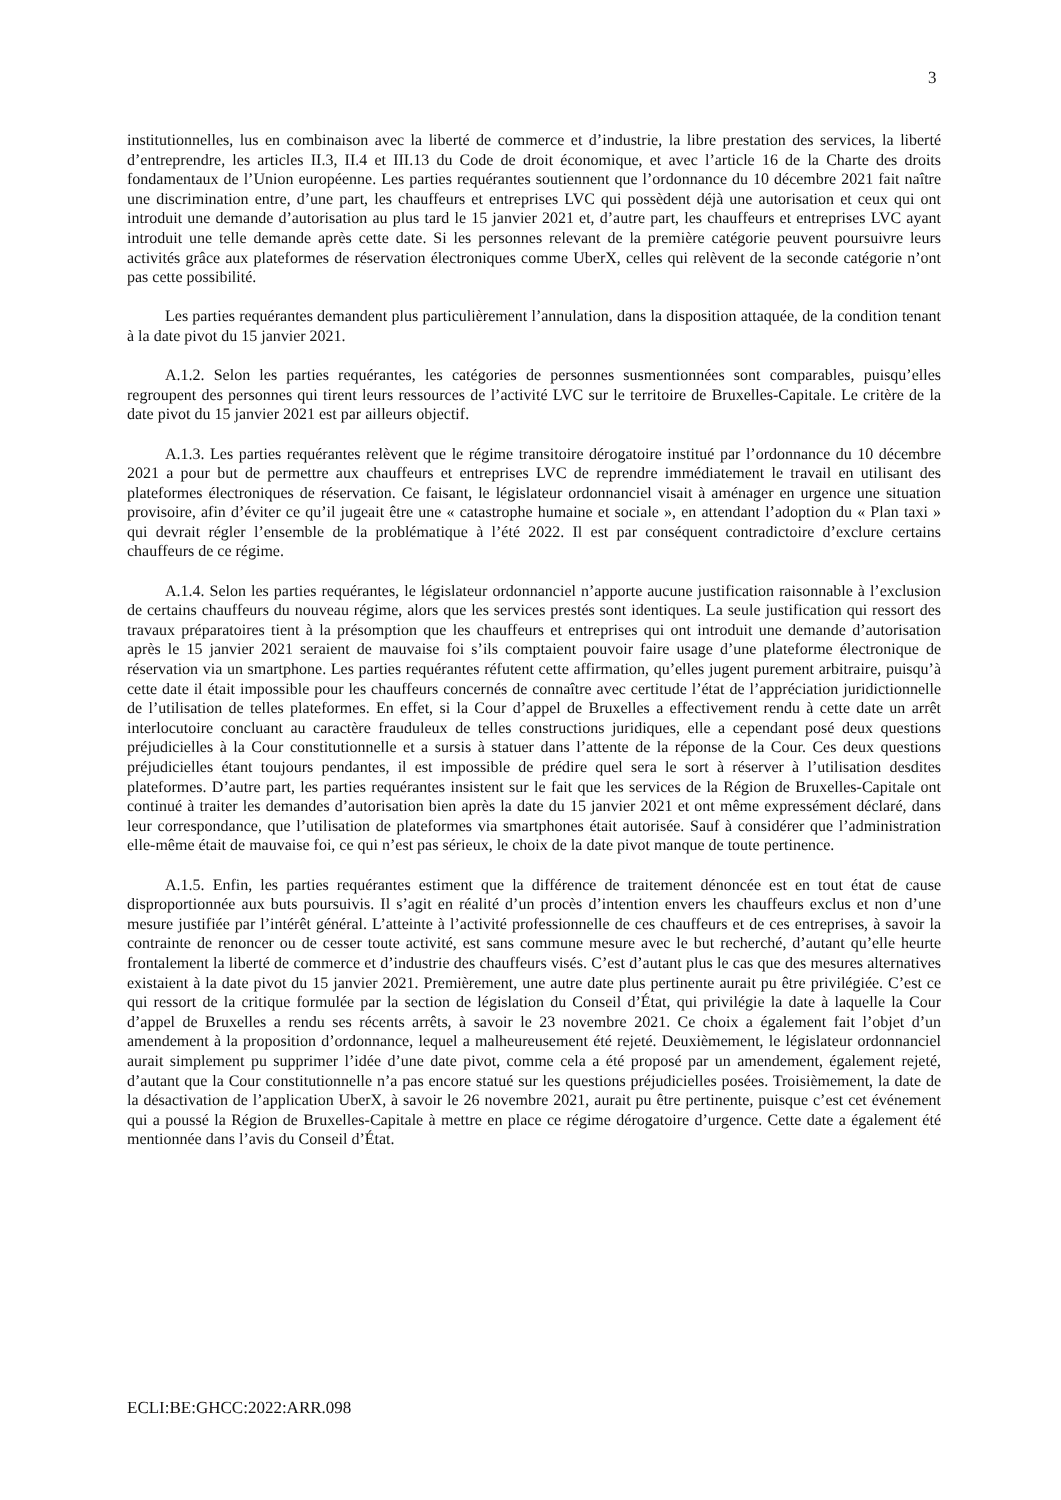3
institutionnelles, lus en combinaison avec la liberté de commerce et d’industrie, la libre prestation des services, la liberté d’entreprendre, les articles II.3, II.4 et III.13 du Code de droit économique, et avec l’article 16 de la Charte des droits fondamentaux de l’Union européenne. Les parties requérantes soutiennent que l’ordonnance du 10 décembre 2021 fait naître une discrimination entre, d’une part, les chauffeurs et entreprises LVC qui possèdent déjà une autorisation et ceux qui ont introduit une demande d’autorisation au plus tard le 15 janvier 2021 et, d’autre part, les chauffeurs et entreprises LVC ayant introduit une telle demande après cette date. Si les personnes relevant de la première catégorie peuvent poursuivre leurs activités grâce aux plateformes de réservation électroniques comme UberX, celles qui relèvent de la seconde catégorie n’ont pas cette possibilité.
Les parties requérantes demandent plus particulièrement l’annulation, dans la disposition attaquée, de la condition tenant à la date pivot du 15 janvier 2021.
A.1.2. Selon les parties requérantes, les catégories de personnes susmentionnées sont comparables, puisqu’elles regroupent des personnes qui tirent leurs ressources de l’activité LVC sur le territoire de Bruxelles-Capitale. Le critère de la date pivot du 15 janvier 2021 est par ailleurs objectif.
A.1.3. Les parties requérantes relèvent que le régime transitoire dérogatoire institué par l’ordonnance du 10 décembre 2021 a pour but de permettre aux chauffeurs et entreprises LVC de reprendre immédiatement le travail en utilisant des plateformes électroniques de réservation. Ce faisant, le législateur ordonnanciel visait à aménager en urgence une situation provisoire, afin d’éviter ce qu’il jugeait être une « catastrophe humaine et sociale », en attendant l’adoption du « Plan taxi » qui devrait régler l’ensemble de la problématique à l’été 2022. Il est par conséquent contradictoire d’exclure certains chauffeurs de ce régime.
A.1.4. Selon les parties requérantes, le législateur ordonnanciel n’apporte aucune justification raisonnable à l’exclusion de certains chauffeurs du nouveau régime, alors que les services prestés sont identiques. La seule justification qui ressort des travaux préparatoires tient à la présomption que les chauffeurs et entreprises qui ont introduit une demande d’autorisation après le 15 janvier 2021 seraient de mauvaise foi s’ils comptaient pouvoir faire usage d’une plateforme électronique de réservation via un smartphone. Les parties requérantes réfutent cette affirmation, qu’elles jugent purement arbitraire, puisqu’à cette date il était impossible pour les chauffeurs concernés de connaître avec certitude l’état de l’appréciation juridictionnelle de l’utilisation de telles plateformes. En effet, si la Cour d’appel de Bruxelles a effectivement rendu à cette date un arrêt interlocutoire concluant au caractère frauduleux de telles constructions juridiques, elle a cependant posé deux questions préjudicielles à la Cour constitutionnelle et a sursis à statuer dans l’attente de la réponse de la Cour. Ces deux questions préjudicielles étant toujours pendantes, il est impossible de prédire quel sera le sort à réserver à l’utilisation desdites plateformes. D’autre part, les parties requérantes insistent sur le fait que les services de la Région de Bruxelles-Capitale ont continué à traiter les demandes d’autorisation bien après la date du 15 janvier 2021 et ont même expressément déclaré, dans leur correspondance, que l’utilisation de plateformes via smartphones était autorisée. Sauf à considérer que l’administration elle-même était de mauvaise foi, ce qui n’est pas sérieux, le choix de la date pivot manque de toute pertinence.
A.1.5. Enfin, les parties requérantes estiment que la différence de traitement dénoncée est en tout état de cause disproportionnée aux buts poursuivis. Il s’agit en réalité d’un procès d’intention envers les chauffeurs exclus et non d’une mesure justifiée par l’intérêt général. L’atteinte à l’activité professionnelle de ces chauffeurs et de ces entreprises, à savoir la contrainte de renoncer ou de cesser toute activité, est sans commune mesure avec le but recherché, d’autant qu’elle heurte frontalement la liberté de commerce et d’industrie des chauffeurs visés. C’est d’autant plus le cas que des mesures alternatives existaient à la date pivot du 15 janvier 2021. Premièrement, une autre date plus pertinente aurait pu être privilégiée. C’est ce qui ressort de la critique formulée par la section de législation du Conseil d’État, qui privilégie la date à laquelle la Cour d’appel de Bruxelles a rendu ses récents arrêts, à savoir le 23 novembre 2021. Ce choix a également fait l’objet d’un amendement à la proposition d’ordonnance, lequel a malheureusement été rejeté. Deuxièmement, le législateur ordonnanciel aurait simplement pu supprimer l’idée d’une date pivot, comme cela a été proposé par un amendement, également rejeté, d’autant que la Cour constitutionnelle n’a pas encore statué sur les questions préjudicielles posées. Troisièmement, la date de la désactivation de l’application UberX, à savoir le 26 novembre 2021, aurait pu être pertinente, puisque c’est cet événement qui a poussé la Région de Bruxelles-Capitale à mettre en place ce régime dérogatoire d’urgence. Cette date a également été mentionnée dans l’avis du Conseil d’État.
ECLI:BE:GHCC:2022:ARR.098